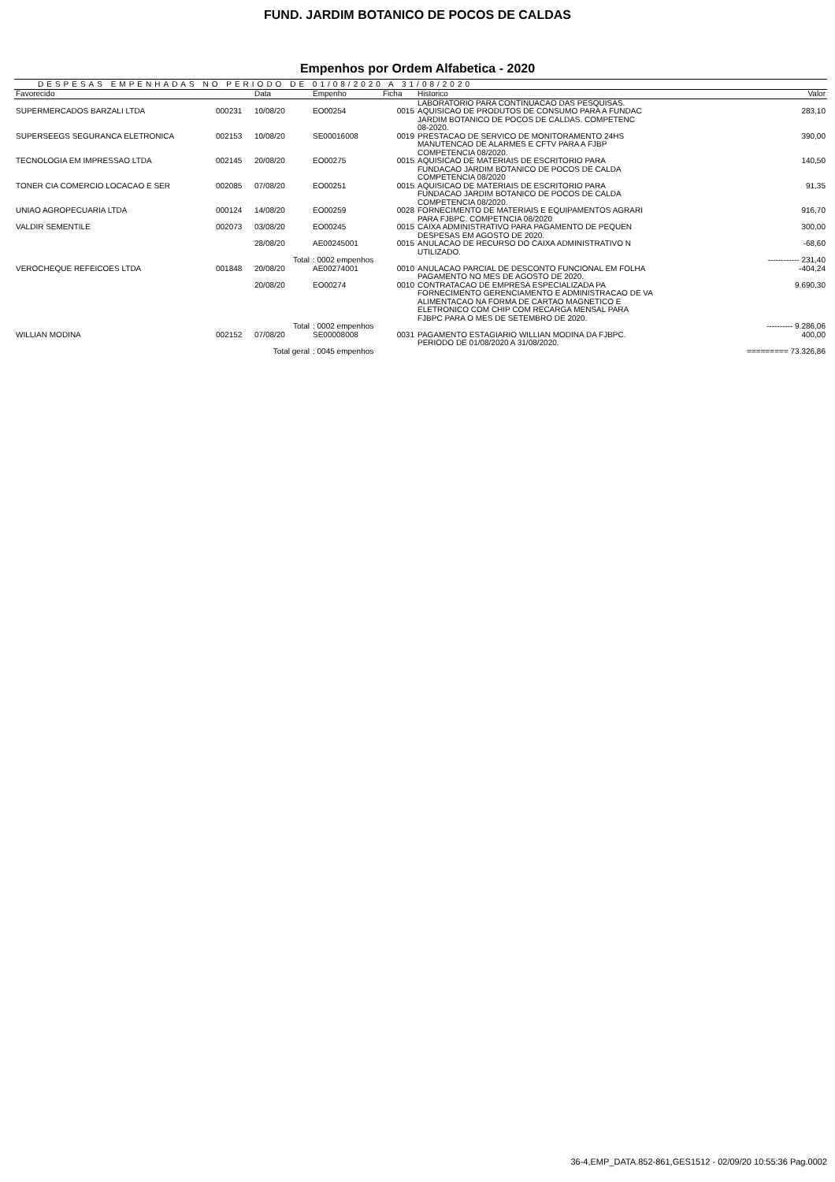FUND. JARDIM BOTANICO DE POCOS DE CALDAS
Empenhos por Ordem Alfabetica - 2020
DESPESAS EMPENHADAS NO PERIODO DE 01/08/2020 A 31/08/2020
| Favorecido | | Data | Empenho | Ficha | Historico | Valor |
| --- | --- | --- | --- | --- | --- | --- |
| | | | | | LABORATORIO PARA CONTINUACAO DAS PESQUISAS. | |
| SUPERMERCADOS BARZALI LTDA | 000231 | 10/08/20 | EO00254 | 0015 | AQUISICAO DE PRODUTOS DE CONSUMO PARA A FUNDAC JARDIM BOTANICO DE POCOS DE CALDAS. COMPETENC 08-2020. | 283,10 |
| SUPERSEEGS SEGURANCA ELETRONICA | 002153 | 10/08/20 | SE00016008 | 0019 | PRESTACAO DE SERVICO DE MONITORAMENTO 24HS MANUTENCAO DE ALARMES E CFTV PARA A FJBP COMPETENCIA 08/2020. | 390,00 |
| TECNOLOGIA EM IMPRESSAO LTDA | 002145 | 20/08/20 | EO00275 | 0015 | AQUISICAO DE MATERIAIS DE ESCRITORIO PARA FUNDACAO JARDIM BOTANICO DE POCOS DE CALDA COMPETENCIA 08/2020 | 140,50 |
| TONER CIA COMERCIO LOCACAO E SER | 002085 | 07/08/20 | EO00251 | 0015 | AQUISICAO DE MATERIAIS DE ESCRITORIO PARA FUNDACAO JARDIM BOTANICO DE POCOS DE CALDA COMPETENCIA 08/2020. | 91,35 |
| UNIAO AGROPECUARIA LTDA | 000124 | 14/08/20 | EO00259 | 0028 | FORNECIMENTO DE MATERIAIS E EQUIPAMENTOS AGRARI PARA FJBPC. COMPETNCIA 08/2020 | 916,70 |
| VALDIR SEMENTILE | 002073 | 03/08/20 | EO00245 | 0015 | CAIXA ADMINISTRATIVO PARA PAGAMENTO DE PEQUEN DESPESAS EM AGOSTO DE 2020. | 300,00 |
| | | 28/08/20 | AE00245001 | 0015 | ANULACAO DE RECURSO DO CAIXA ADMINISTRATIVO N UTILIZADO. | -68,60 |
| Total | | | : 0002 empenhos | | | ------------ 231,40 |
| VEROCHEQUE REFEICOES LTDA | 001848 | 20/08/20 | AE00274001 | 0010 | ANULACAO PARCIAL DE DESCONTO FUNCIONAL EM FOLHA PAGAMENTO NO MES DE AGOSTO DE 2020. | -404,24 |
| | | 20/08/20 | EO00274 | 0010 | CONTRATACAO DE EMPRESA ESPECIALIZADA PA FORNECIMENTO GERENCIAMENTO E ADMINISTRACAO DE VA ALIMENTACAO NA FORMA DE CARTAO MAGNETICO E ELETRONICO COM CHIP COM RECARGA MENSAL PARA FJBPC PARA O MES DE SETEMBRO DE 2020. | 9.690,30 |
| Total | | | : 0002 empenhos | | | ---------- 9.286,06 |
| WILLIAN MODINA | 002152 | 07/08/20 | SE00008008 | 0031 | PAGAMENTO ESTAGIARIO WILLIAN MODINA DA FJBPC. PERIODO DE 01/08/2020 A 31/08/2020. | 400,00 |
| Total geral | | | : 0045 empenhos | | | ========= 73.326,86 |
36-4,EMP_DATA.852-861,GES1512 - 02/09/20 10:55:36 Pag.0002